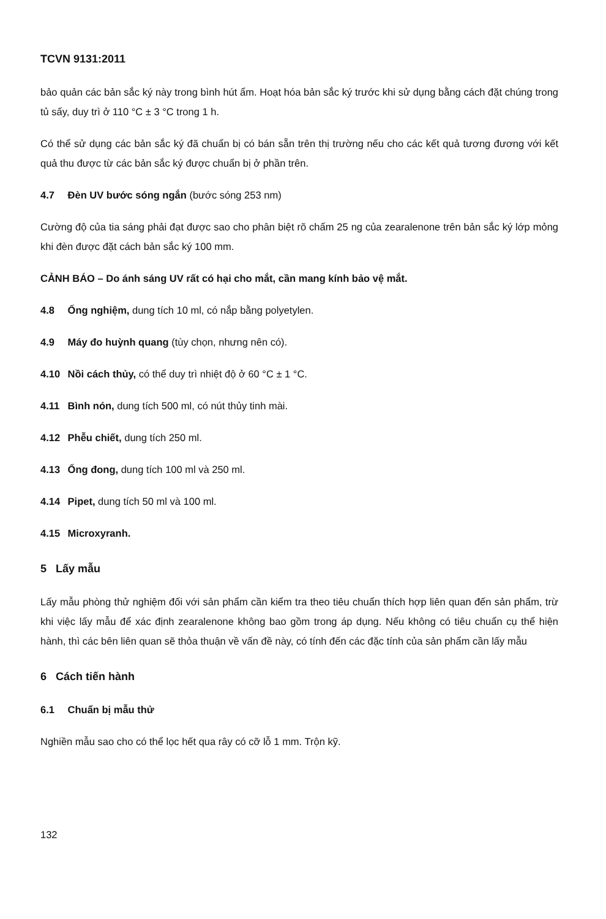TCVN 9131:2011
bảo quản các bản sắc ký này trong bình hút ẩm. Hoạt hóa bản sắc ký trước khi sử dụng bằng cách đặt chúng trong tủ sấy, duy trì ở 110 °C ± 3 °C trong 1 h.
Có thể sử dụng các bản sắc ký đã chuẩn bị có bán sẵn trên thị trường nếu cho các kết quả tương đương với kết quả thu được từ các bản sắc ký được chuẩn bị ở phần trên.
4.7 Đèn UV bước sóng ngắn (bước sóng 253 nm)
Cường độ của tia sáng phải đạt được sao cho phân biệt rõ chấm 25 ng của zearalenone trên bản sắc ký lớp mỏng khi đèn được đặt cách bản sắc ký 100 mm.
CẢNH BÁO – Do ánh sáng UV rất có hại cho mắt, cần mang kính bảo vệ mắt.
4.8 Ống nghiệm, dung tích 10 ml, có nắp bằng polyetylen.
4.9 Máy đo huỳnh quang (tùy chọn, nhưng nên có).
4.10 Nồi cách thủy, có thể duy trì nhiệt độ ở 60 °C ± 1 °C.
4.11 Bình nón, dung tích 500 ml, có nút thủy tinh mài.
4.12 Phễu chiết, dung tích 250 ml.
4.13 Ống đong, dung tích 100 ml và 250 ml.
4.14 Pipet, dung tích 50 ml và 100 ml.
4.15 Microxyranh.
5 Lấy mẫu
Lấy mẫu phòng thử nghiệm đối với sản phẩm cần kiểm tra theo tiêu chuẩn thích hợp liên quan đến sản phẩm, trừ khi việc lấy mẫu để xác định zearalenone không bao gồm trong áp dụng. Nếu không có tiêu chuẩn cụ thể hiện hành, thì các bên liên quan sẽ thỏa thuận về vấn đề này, có tính đến các đặc tính của sản phẩm cần lấy mẫu
6 Cách tiến hành
6.1 Chuẩn bị mẫu thử
Nghiền mẫu sao cho có thể lọc hết qua rây có cỡ lỗ 1 mm. Trộn kỹ.
132